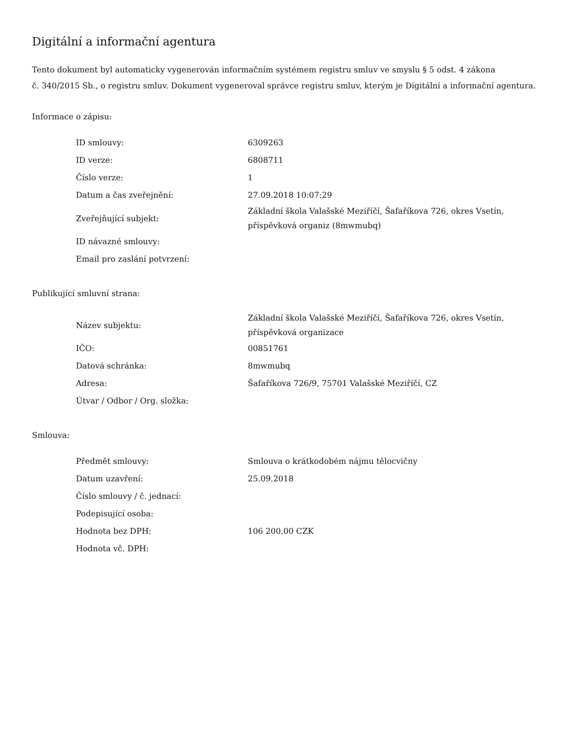Digitální a informační agentura
Tento dokument byl automaticky vygenerován informačním systémem registru smluv ve smyslu § 5 odst. 4 zákona
č. 340/2015 Sb., o registru smluv. Dokument vygeneroval správce registru smluv, kterým je Digitální a informační agentura.
Informace o zápisu:
| ID smlouvy: | 6309263 |
| ID verze: | 6808711 |
| Číslo verze: | 1 |
| Datum a čas zveřejnění: | 27.09.2018 10:07:29 |
| Zveřejňující subjekt: | Základní škola Valašské Meziříčí, Šafaříkova 726, okres Vsetín, příspěvková organiz (8mwmubq) |
| ID návazné smlouvy: | |
| Email pro zaslání potvrzení: | |
Publikující smluvní strana:
| Název subjektu: | Základní škola Valašské Meziříčí, Šafaříkova 726, okres Vsetín, příspěvková organizace |
| IČO: | 00851761 |
| Datová schránka: | 8mwmubq |
| Adresa: | Šafaříkova 726/9, 75701 Valašské Meziříčí, CZ |
| Útvar / Odbor / Org. složka: | |
Smlouva:
| Předmět smlouvy: | Smlouva o krátkodobém nájmu tělocvičny |
| Datum uzavření: | 25.09.2018 |
| Číslo smlouvy / č. jednací: | |
| Podepisující osoba: | |
| Hodnota bez DPH: | 106 200,00 CZK |
| Hodnota vč. DPH: | |